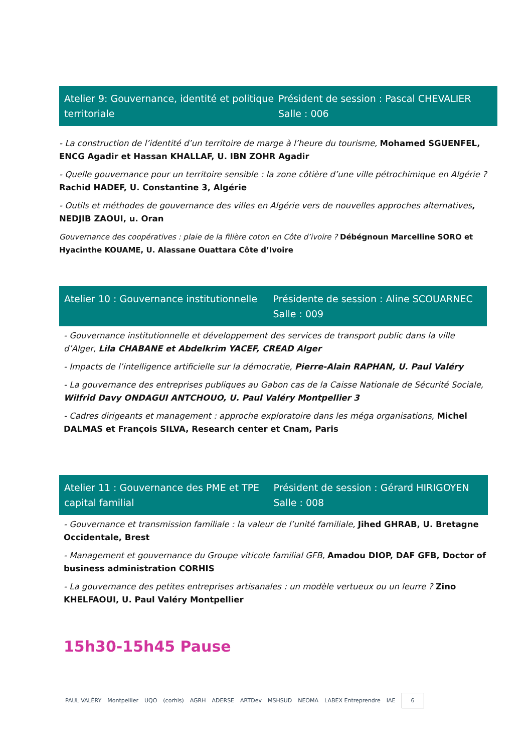Atelier 9: Gouvernance, identité et politique territoriale
Président de session : Pascal CHEVALIER
Salle : 006
- La construction de l’identité d’un territoire de marge à l’heure du tourisme, Mohamed SGUENFEL, ENCG Agadir et Hassan KHALLAF, U. IBN ZOHR Agadir
- Quelle gouvernance pour un territoire sensible : la zone côtière d’une ville pétrochimique en Algérie ? Rachid HADEF, U. Constantine 3, Algérie
- Outils et méthodes de gouvernance des villes en Algérie vers de nouvelles approches alternatives, NEDJIB ZAOUI, u. Oran
Gouvernance des coopératives : plaie de la filière coton en Côte d’ivoire ? Débégnoun Marcelline SORO et Hyacinthe KOUAME, U. Alassane Ouattara Côte d’Ivoire
Atelier 10 : Gouvernance institutionnelle
Présidente de session : Aline SCOUARNEC
Salle : 009
- Gouvernance institutionnelle et développement des services de transport public dans la ville d’Alger, Lila CHABANE et Abdelkrim YACEF, CREAD Alger
- Impacts de l’intelligence artificielle sur la démocratie, Pierre-Alain RAPHAN, U. Paul Valéry
- La gouvernance des entreprises publiques au Gabon cas de la Caisse Nationale de Sécurité Sociale, Wilfrid Davy ONDAGUI ANTCHOUO, U. Paul Valéry Montpellier 3
- Cadres dirigeants et management : approche exploratoire dans les méga organisations, Michel DALMAS et François SILVA, Research center et Cnam, Paris
Atelier 11 : Gouvernance des PME et TPE capital familial
Président de session : Gérard HIRIGOYEN
Salle : 008
- Gouvernance et transmission familiale : la valeur de l’unité familiale, Jihed GHRAB, U. Bretagne Occidentale, Brest
- Management et gouvernance du Groupe viticole familial GFB, Amadou DIOP, DAF GFB, Doctor of business administration CORHIS
- La gouvernance des petites entreprises artisanales : un modèle vertueux ou un leurre ? Zino KHELFAOUI, U. Paul Valéry Montpellier
15h30-15h45 Pause
PAUL VALÉRY Montpellier UQO (corhis) AGRH ADERSE ARTDev MSHSUD NEOMA LABEX Entreprendre IAE 6